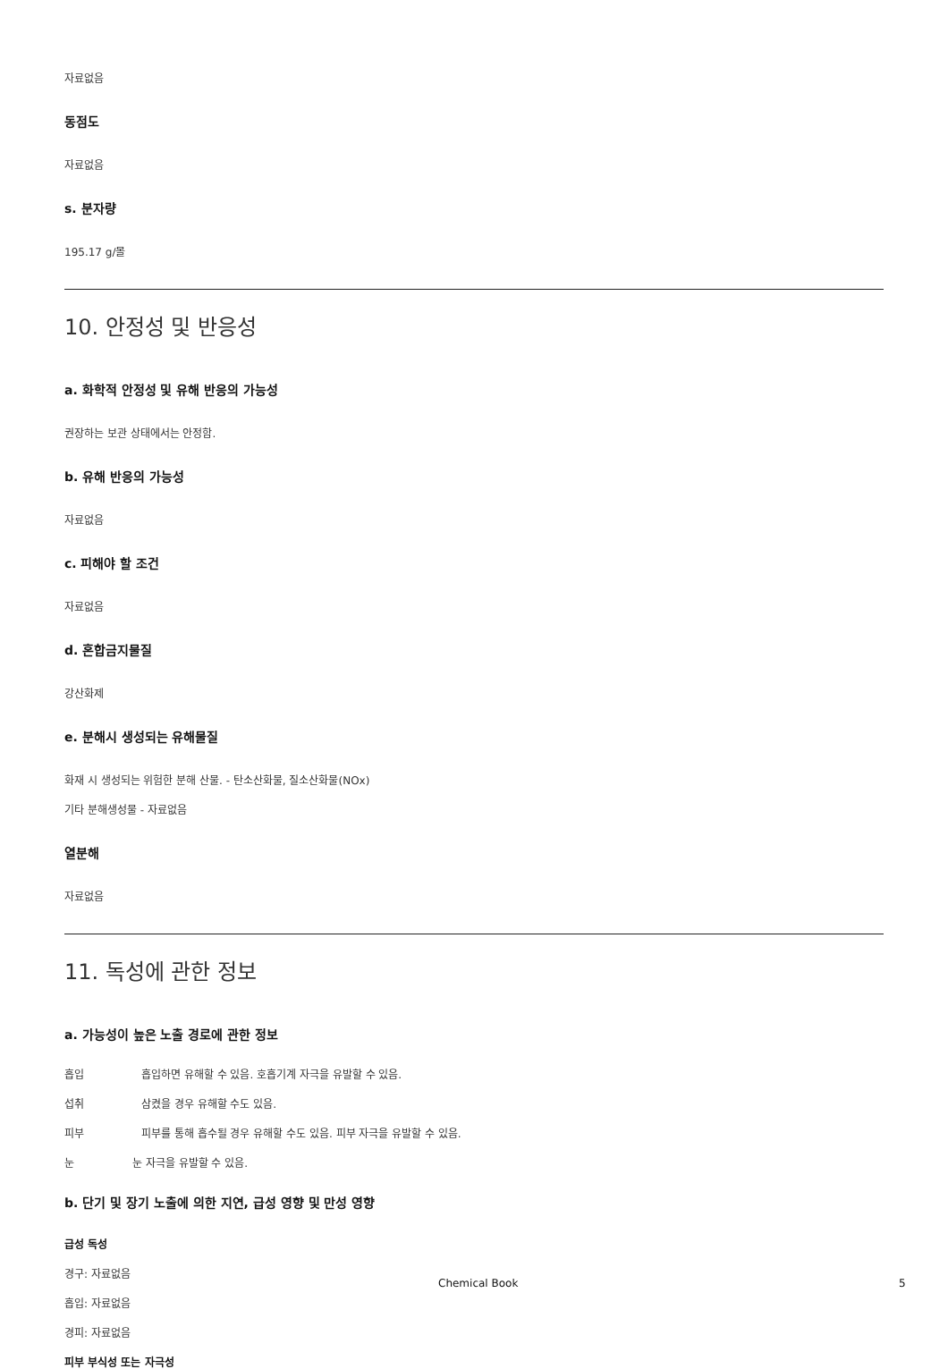자료없음
동점도
자료없음
s. 분자량
195.17 g/몰
10. 안정성 및 반응성
a. 화학적 안정성 및 유해 반응의 가능성
권장하는 보관 상태에서는 안정함.
b. 유해 반응의 가능성
자료없음
c. 피해야 할 조건
자료없음
d. 혼합금지물질
강산화제
e. 분해시 생성되는 유해물질
화재 시 생성되는 위험한 분해 산물. - 탄소산화물, 질소산화물(NOx)
기타 분해생성물 - 자료없음
열분해
자료없음
11. 독성에 관한 정보
a. 가능성이 높은 노출 경로에 관한 정보
흡입 흡입하면 유해할 수 있음. 호흡기계 자극을 유발할 수 있음.
섭취 삼켰을 경우 유해할 수도 있음.
피부 피부를 통해 흡수될 경우 유해할 수도 있음. 피부 자극을 유발할 수 있음.
눈 눈 자극을 유발할 수 있음.
b. 단기 및 장기 노출에 의한 지연, 급성 영향 및 만성 영향
급성 독성
경구: 자료없음
흡입: 자료없음
경피: 자료없음
피부 부식성 또는 자극성
Chemical Book 5